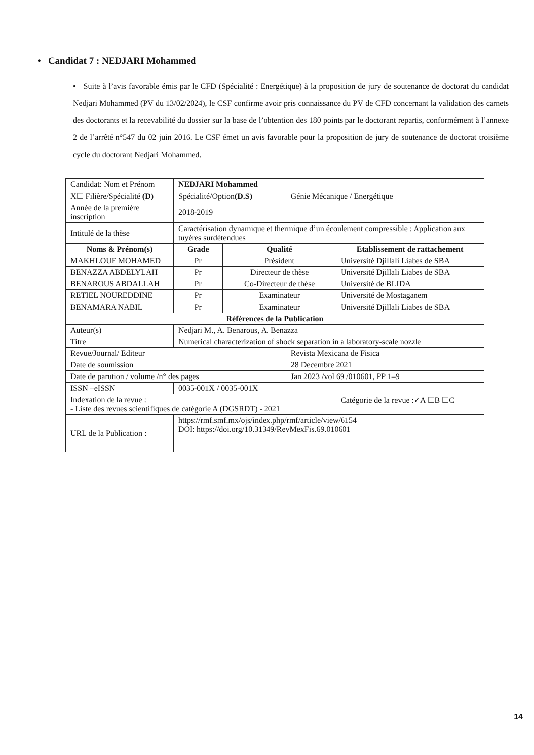• Candidat 7 : NEDJARI Mohammed
• Suite à l’avis favorable émis par le CFD (Spécialité : Energétique) à la proposition de jury de soutenance de doctorat du candidat Nedjari Mohammed (PV du 13/02/2024), le CSF confirme avoir pris connaissance du PV de CFD concernant la validation des carnets des doctorants et la recevabilité du dossier sur la base de l’obtention des 180 points par le doctorant repartis, conformément à l’annexe 2 de l’arrêté n°547 du 02 juin 2016. Le CSF émet un avis favorable pour la proposition de jury de soutenance de doctorat troisième cycle du doctorant Nedjari Mohammed.
| Candidat: Nom et Prénom | NEDJARI Mohammed | | | | |
| X☐ Filière/Spécialité (D) | Spécialité/Option (D.S) | | | Génie Mécanique / Energétique | |
| Année de la première inscription | 2018-2019 | | | | |
| Intitulé de la thèse | Caractérisation dynamique et thermique d’un écoulement compressible : Application aux tuyères surdétendues | | | | |
| Noms & Prénom(s) | | Grade | Qualité | | Etablissement de rattachement |
| MAKHLOUF MOHAMED | | Pr | Président | | Université Djillali Liabes de SBA |
| BENAZZA ABDELYLAH | | Pr | Directeur de thèse | | Université Djillali Liabes de SBA |
| BENAROUS ABDALLAH | | Pr | Co-Directeur de thèse | | Université de BLIDA |
| RETIEL NOUREDDINE | | Pr | Examinateur | | Université de Mostaganem |
| BENAMARA NABIL | | Pr | Examinateur | | Université Djillali Liabes de SBA |
| Références de la Publication | | | | | |
| Auteur(s) | Nedjari M., A. Benarous, A. Benazza | | | | |
| Titre | Numerical characterization of shock separation in a laboratory-scale nozzle | | | | |
| Revue/Journal/ Editeur | | | | Revista Mexicana de Fisica | |
| Date de soumission | | | | 28 Decembre 2021 | |
| Date de parution / volume /n° des pages | | | | Jan 2023 /vol 69 /010601, PP 1–9 | |
| ISSN –eISSN | 0035-001X / 0035-001X | | | | |
| Indexation de la revue : - Liste des revues scientifiques de catégorie A (DGSRDT) - 2021 | | | | | Catégorie de la revue :✓A ☐B ☐C |
| URL de la Publication : | https://rmf.smf.mx/ojs/index.php/rmf/article/view/6154 DOI: https://doi.org/10.31349/RevMexFis.69.010601 | | | | |
14